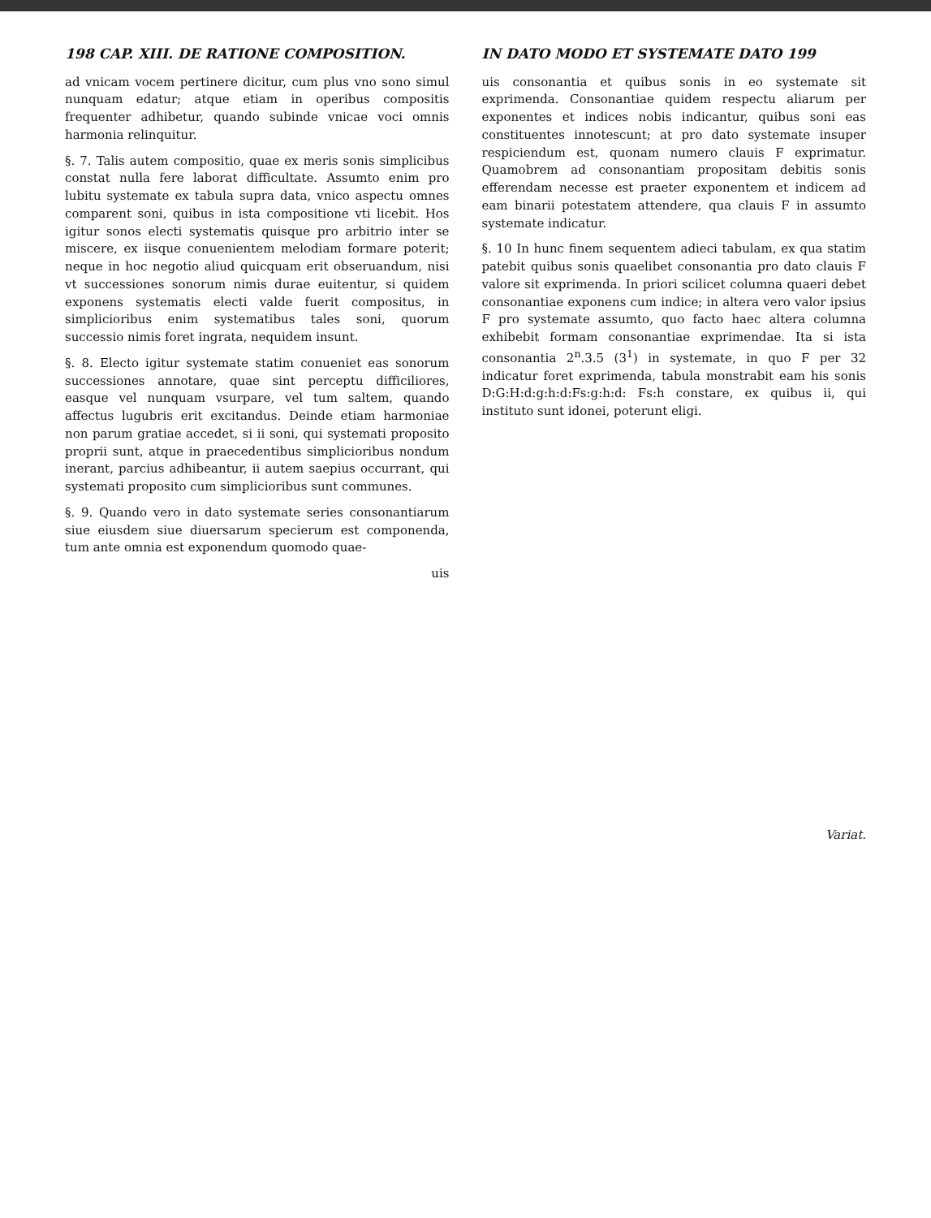198 CAP. XIII. DE RATIONE COMPOSITION.
ad vnicam vocem pertinere dicitur, cum plus vno sono simul nunquam edatur; atque etiam in operibus compositis frequenter adhibetur, quando subinde vnicae voci omnis harmonia relinquitur.
§. 7. Talis autem compositio, quae ex meris sonis simplicibus constat nulla fere laborat difficultate. Assumto enim pro lubitu systemate ex tabula supra data, vnico aspectu omnes comparent soni, quibus in ista compositione vti licebit. Hos igitur sonos electi systematis quisque pro arbitrio inter se miscere, ex iisque conuenientem melodiam formare poterit; neque in hoc negotio aliud quicquam erit obseruandum, nisi vt successiones sonorum nimis durae euitentur, si quidem exponens systematis electi valde fuerit compositus, in simplicioribus enim systematibus tales soni, quorum successio nimis foret ingrata, nequidem insunt.
§. 8. Electo igitur systemate statim conueniet eas sonorum successiones annotare, quae sint perceptu difficiliores, easque vel nunquam vsurpare, vel tum saltem, quando affectus lugubris erit excitandus. Deinde etiam harmoniae non parum gratiae accedet, si ii soni, qui systemati proposito proprii sunt, atque in praecedentibus simplicioribus nondum inerant, parcius adhibeantur, ii autem saepius occurrant, qui systemati proposito cum simplicioribus sunt communes.
§. 9. Quando vero in dato systemate series consonantiarum siue eiusdem siue diuersarum specierum est componenda, tum ante omnia est exponendum quomodo quae-
uis
IN DATO MODO ET SYSTEMATE DATO 199
uis consonantia et quibus sonis in eo systemate sit exprimenda. Consonantiae quidem respectu aliarum per exponentes et indices nobis indicantur, quibus soni eas constituentes innotescunt; at pro dato systemate insuper respiciendum est, quonam numero clauis F exprimatur. Quamobrem ad consonantiam propositam debitis sonis efferendam necesse est praeter exponentem et indicem ad eam binarii potestatem attendere, qua clauis F in assumto systemate indicatur.
§. 10 In hunc finem sequentem adieci tabulam, ex qua statim patebit quibus sonis quaelibet consonantia pro dato clauis F valore sit exprimenda. In priori scilicet columna quaeri debet consonantiae exponens cum indice; in altera vero valor ipsius F pro systemate assumto, quo facto haec altera columna exhibebit formam consonantiae exprimendae. Ita si ista consonantia 2<sup>n</sup>.3.5 (3<sup>1</sup>) in systemate, in quo F per 32 indicatur foret exprimenda, tabula monstrabit eam his sonis D:G:H:d:g:h:d:Fs:g:h:d: Fs:h constare, ex quibus ii, qui instituto sunt idonei, poterunt eligi.
Variat.